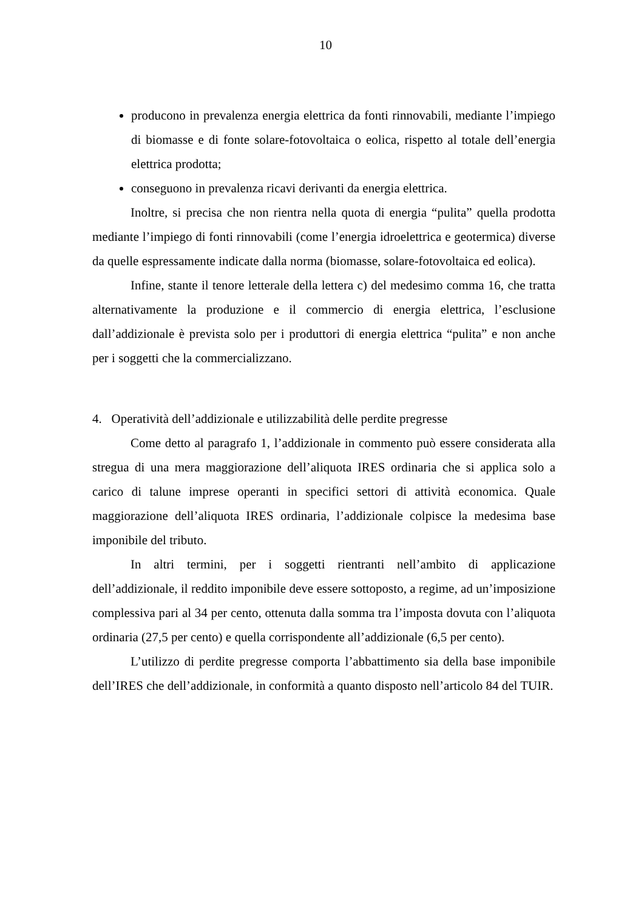10
producono in prevalenza energia elettrica da fonti rinnovabili, mediante l’impiego di biomasse e di fonte solare-fotovoltaica o eolica, rispetto al totale dell’energia elettrica prodotta;
conseguono in prevalenza ricavi derivanti da energia elettrica.
Inoltre, si precisa che non rientra nella quota di energia “pulita” quella prodotta mediante l’impiego di fonti rinnovabili (come l’energia idroelettrica e geotermica) diverse da quelle espressamente indicate dalla norma (biomasse, solare-fotovoltaica ed eolica).
Infine, stante il tenore letterale della lettera c) del medesimo comma 16, che tratta alternativamente la produzione e il commercio di energia elettrica, l’esclusione dall’addizionale è prevista solo per i produttori di energia elettrica “pulita” e non anche per i soggetti che la commercializzano.
4. Operatività dell’addizionale e utilizzabilità delle perdite pregresse
Come detto al paragrafo 1, l’addizionale in commento può essere considerata alla stregua di una mera maggiorazione dell’aliquota IRES ordinaria che si applica solo a carico di talune imprese operanti in specifici settori di attività economica. Quale maggiorazione dell’aliquota IRES ordinaria, l’addizionale colpisce la medesima base imponibile del tributo.
In altri termini, per i soggetti rientranti nell’ambito di applicazione dell’addizionale, il reddito imponibile deve essere sottoposto, a regime, ad un’imposizione complessiva pari al 34 per cento, ottenuta dalla somma tra l’imposta dovuta con l’aliquota ordinaria (27,5 per cento) e quella corrispondente all’addizionale (6,5 per cento).
L’utilizzo di perdite pregresse comporta l’abbattimento sia della base imponibile dell’IRES che dell’addizionale, in conformità a quanto disposto nell’articolo 84 del TUIR.